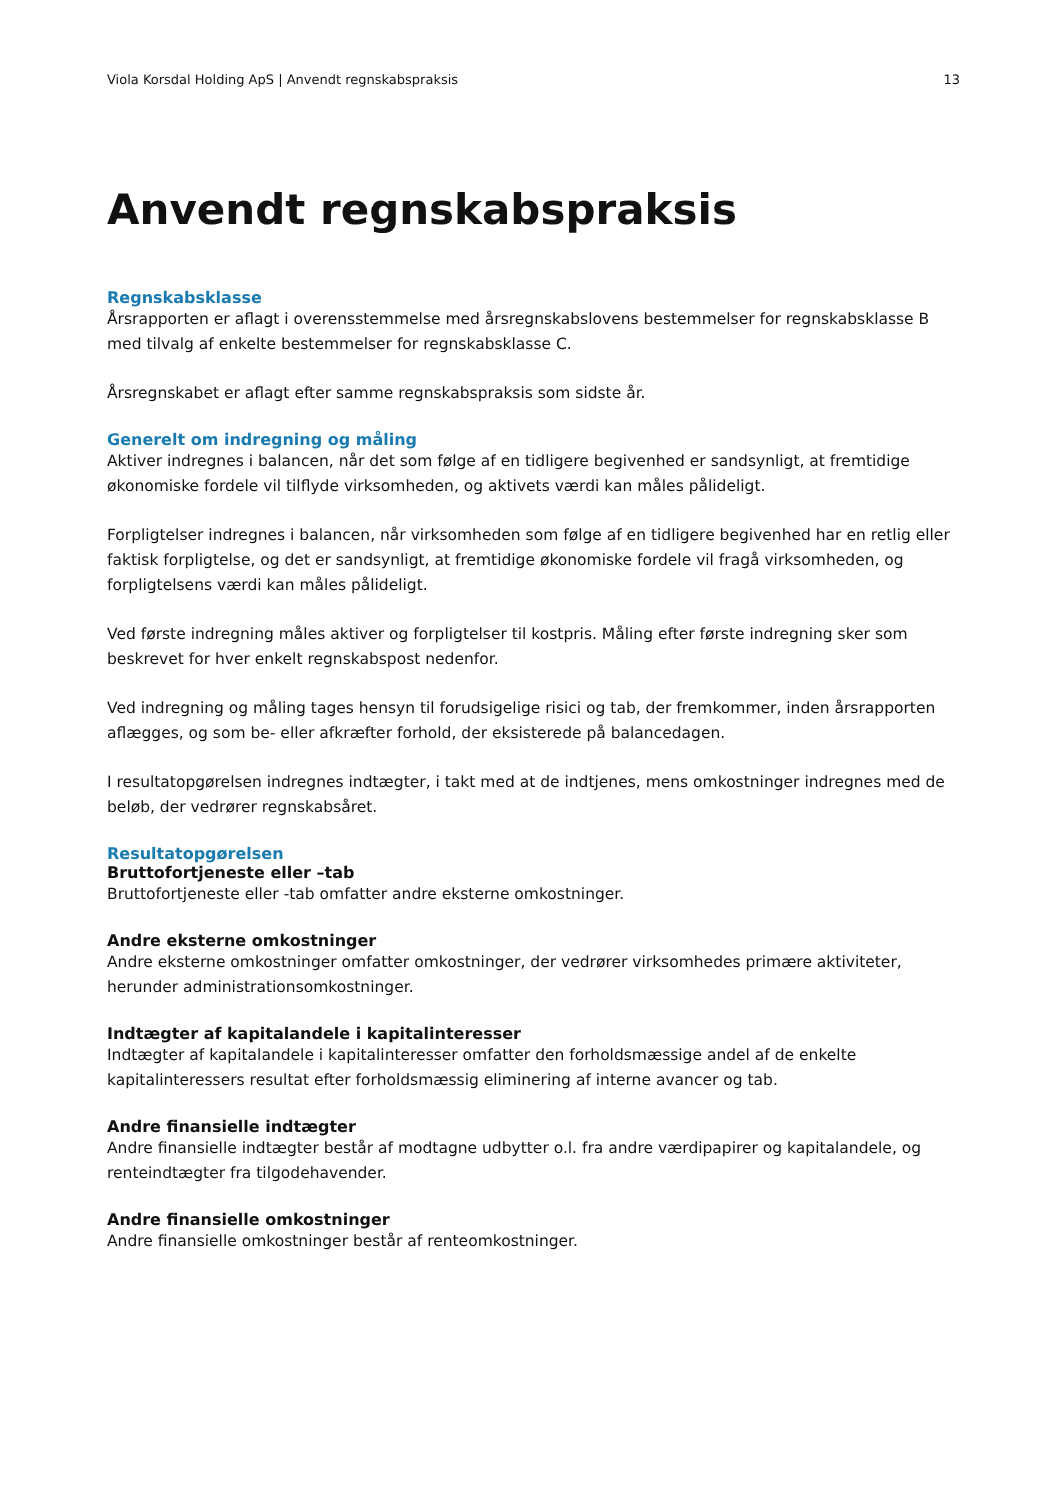Viola Korsdal Holding ApS | Anvendt regnskabspraksis 13
Anvendt regnskabspraksis
Regnskabsklasse
Årsrapporten er aflagt i overensstemmelse med årsregnskabslovens bestemmelser for regnskabsklasse B med tilvalg af enkelte bestemmelser for regnskabsklasse C.
Årsregnskabet er aflagt efter samme regnskabspraksis som sidste år.
Generelt om indregning og måling
Aktiver indregnes i balancen, når det som følge af en tidligere begivenhed er sandsynligt, at fremtidige økonomiske fordele vil tilflyde virksomheden, og aktivets værdi kan måles pålideligt.
Forpligtelser indregnes i balancen, når virksomheden som følge af en tidligere begivenhed har en retlig eller faktisk forpligtelse, og det er sandsynligt, at fremtidige økonomiske fordele vil fragå virksomheden, og forpligtelsens værdi kan måles pålideligt.
Ved første indregning måles aktiver og forpligtelser til kostpris. Måling efter første indregning sker som beskrevet for hver enkelt regnskabspost nedenfor.
Ved indregning og måling tages hensyn til forudsigelige risici og tab, der fremkommer, inden årsrapporten aflægges, og som be- eller afkræfter forhold, der eksisterede på balancedagen.
I resultatopgørelsen indregnes indtægter, i takt med at de indtjenes, mens omkostninger indregnes med de beløb, der vedrører regnskabsåret.
Resultatopgørelsen
Bruttofortjeneste eller –tab
Bruttofortjeneste eller -tab omfatter andre eksterne omkostninger.
Andre eksterne omkostninger
Andre eksterne omkostninger omfatter omkostninger, der vedrører virksomhedes primære aktiviteter, herunder administrationsomkostninger.
Indtægter af kapitalandele i kapitalinteresser
Indtægter af kapitalandele i kapitalinteresser omfatter den forholdsmæssige andel af de enkelte kapitalinteressers resultat efter forholdsmæssig eliminering af interne avancer og tab.
Andre finansielle indtægter
Andre finansielle indtægter består af modtagne udbytter o.l. fra andre værdipapirer og kapitalandele, og renteindtægter fra tilgodehavender.
Andre finansielle omkostninger
Andre finansielle omkostninger består af renteomkostninger.